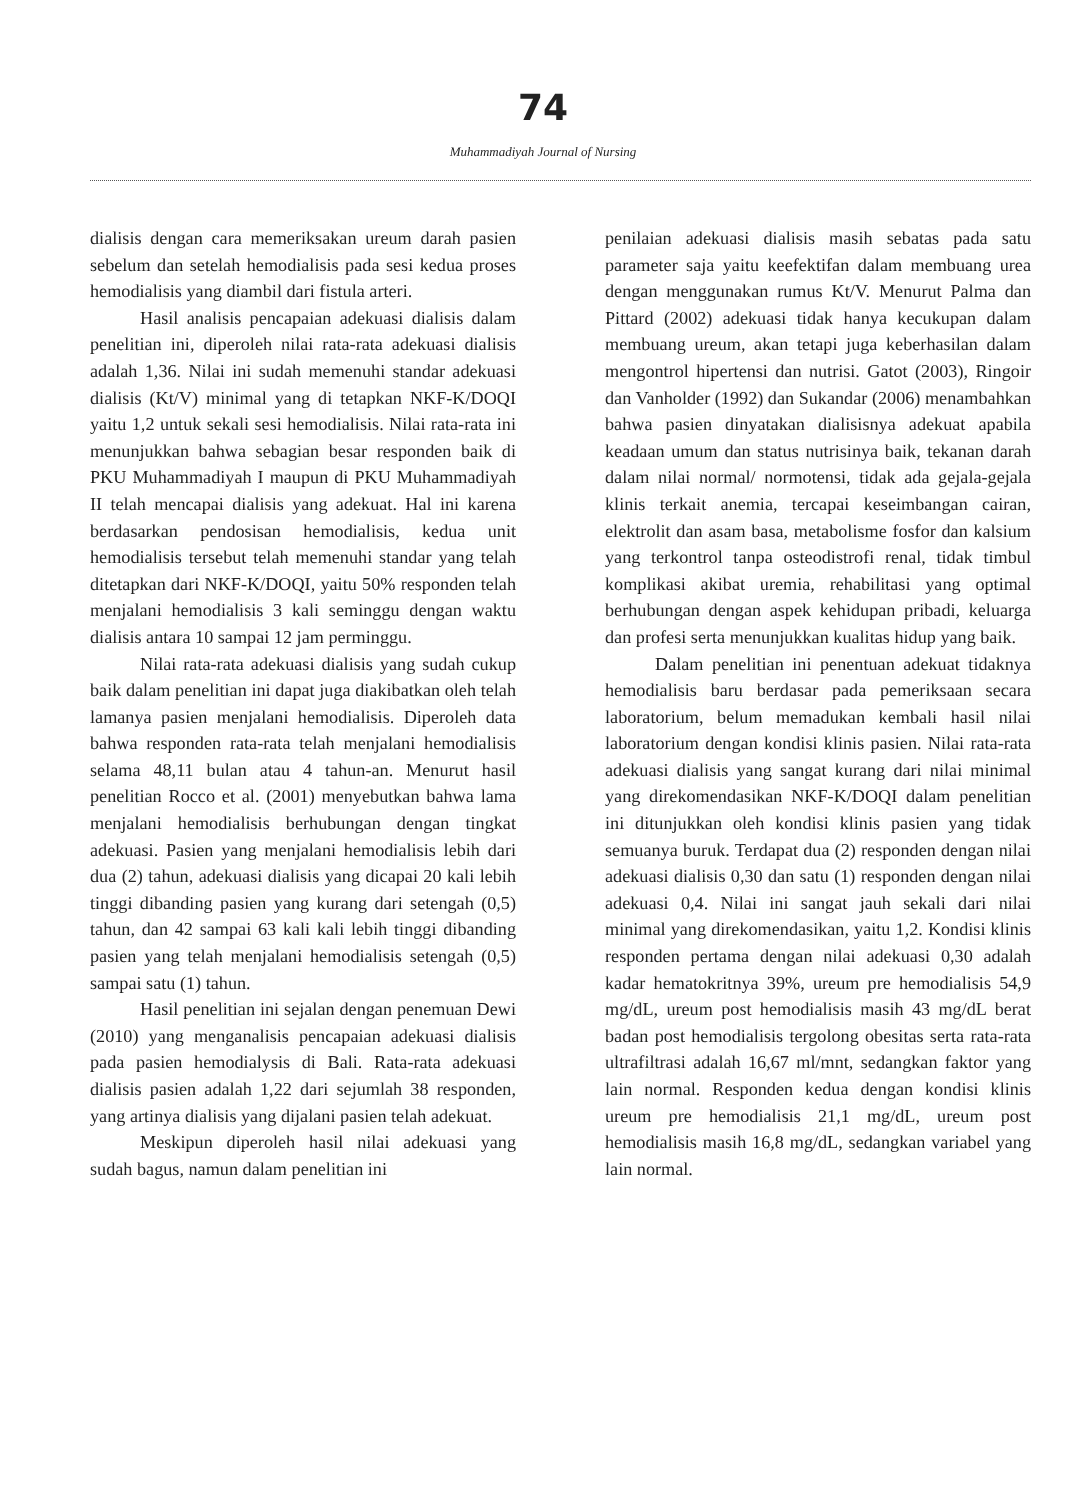74
Muhammadiyah Journal of Nursing
dialisis dengan cara memeriksakan ureum darah pasien sebelum dan setelah hemodialisis pada sesi kedua proses hemodialisis yang diambil dari fistula arteri.
Hasil analisis pencapaian adekuasi dialisis dalam penelitian ini, diperoleh nilai rata-rata adekuasi dialisis adalah 1,36. Nilai ini sudah memenuhi standar adekuasi dialisis (Kt/V) minimal yang di tetapkan NKF-K/DOQI yaitu 1,2 untuk sekali sesi hemodialisis. Nilai rata-rata ini menunjukkan bahwa sebagian besar responden baik di PKU Muhammadiyah I maupun di PKU Muhammadiyah II telah mencapai dialisis yang adekuat. Hal ini karena berdasarkan pendosisan hemodialisis, kedua unit hemodialisis tersebut telah memenuhi standar yang telah ditetapkan dari NKF-K/DOQI, yaitu 50% responden telah menjalani hemodialisis 3 kali seminggu dengan waktu dialisis antara 10 sampai 12 jam perminggu.
Nilai rata-rata adekuasi dialisis yang sudah cukup baik dalam penelitian ini dapat juga diakibatkan oleh telah lamanya pasien menjalani hemodialisis. Diperoleh data bahwa responden rata-rata telah menjalani hemodialisis selama 48,11 bulan atau 4 tahun-an. Menurut hasil penelitian Rocco et al. (2001) menyebutkan bahwa lama menjalani hemodialisis berhubungan dengan tingkat adekuasi. Pasien yang menjalani hemodialisis lebih dari dua (2) tahun, adekuasi dialisis yang dicapai 20 kali lebih tinggi dibanding pasien yang kurang dari setengah (0,5) tahun, dan 42 sampai 63 kali kali lebih tinggi dibanding pasien yang telah menjalani hemodialisis setengah (0,5) sampai satu (1) tahun.
Hasil penelitian ini sejalan dengan penemuan Dewi (2010) yang menganalisis pencapaian adekuasi dialisis pada pasien hemodialysis di Bali. Rata-rata adekuasi dialisis pasien adalah 1,22 dari sejumlah 38 responden, yang artinya dialisis yang dijalani pasien telah adekuat.
Meskipun diperoleh hasil nilai adekuasi yang sudah bagus, namun dalam penelitian ini
penilaian adekuasi dialisis masih sebatas pada satu parameter saja yaitu keefektifan dalam membuang urea dengan menggunakan rumus Kt/V. Menurut Palma dan Pittard (2002) adekuasi tidak hanya kecukupan dalam membuang ureum, akan tetapi juga keberhasilan dalam mengontrol hipertensi dan nutrisi. Gatot (2003), Ringoir dan Vanholder (1992) dan Sukandar (2006) menambahkan bahwa pasien dinyatakan dialisisnya adekuat apabila keadaan umum dan status nutrisinya baik, tekanan darah dalam nilai normal/ normotensi, tidak ada gejala-gejala klinis terkait anemia, tercapai keseimbangan cairan, elektrolit dan asam basa, metabolisme fosfor dan kalsium yang terkontrol tanpa osteodistrofi renal, tidak timbul komplikasi akibat uremia, rehabilitasi yang optimal berhubungan dengan aspek kehidupan pribadi, keluarga dan profesi serta menunjukkan kualitas hidup yang baik.
Dalam penelitian ini penentuan adekuat tidaknya hemodialisis baru berdasar pada pemeriksaan secara laboratorium, belum memadukan kembali hasil nilai laboratorium dengan kondisi klinis pasien. Nilai rata-rata adekuasi dialisis yang sangat kurang dari nilai minimal yang direkomendasikan NKF-K/DOQI dalam penelitian ini ditunjukkan oleh kondisi klinis pasien yang tidak semuanya buruk. Terdapat dua (2) responden dengan nilai adekuasi dialisis 0,30 dan satu (1) responden dengan nilai adekuasi 0,4. Nilai ini sangat jauh sekali dari nilai minimal yang direkomendasikan, yaitu 1,2. Kondisi klinis responden pertama dengan nilai adekuasi 0,30 adalah kadar hematokritnya 39%, ureum pre hemodialisis 54,9 mg/dL, ureum post hemodialisis masih 43 mg/dL berat badan post hemodialisis tergolong obesitas serta rata-rata ultrafiltrasi adalah 16,67 ml/mnt, sedangkan faktor yang lain normal. Responden kedua dengan kondisi klinis ureum pre hemodialisis 21,1 mg/dL, ureum post hemodialisis masih 16,8 mg/dL, sedangkan variabel yang lain normal.